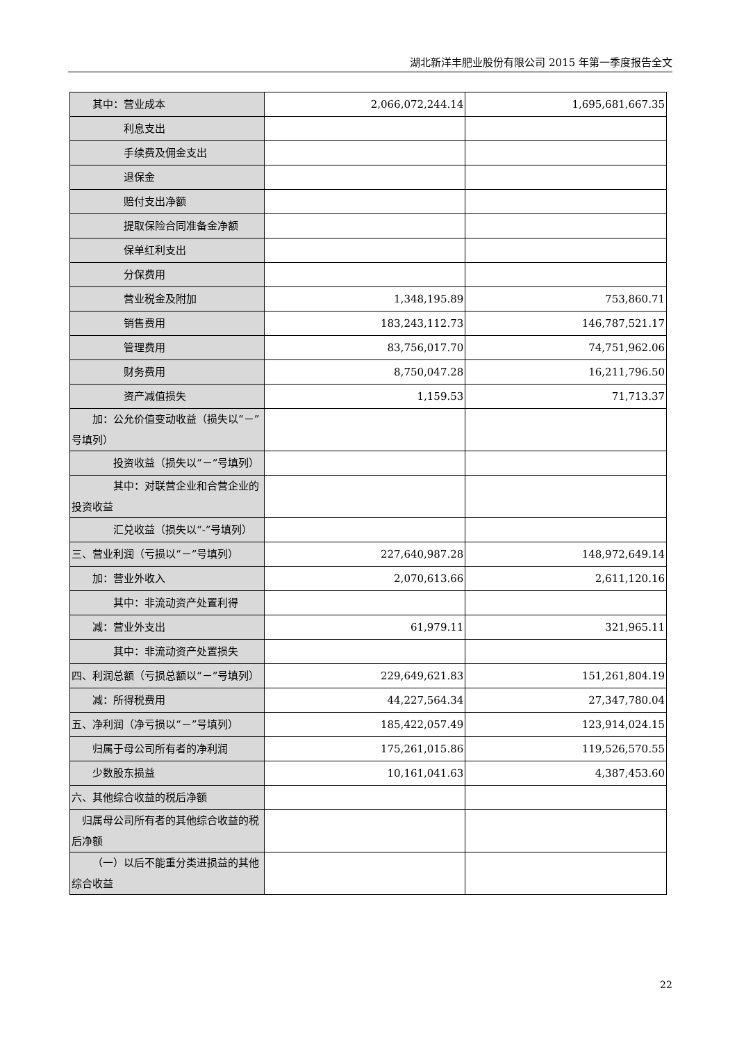湖北新洋丰肥业股份有限公司 2015 年第一季度报告全文
| 其中：营业成本 | 2,066,072,244.14 | 1,695,681,667.35 |
| 利息支出 | | |
| 手续费及佣金支出 | | |
| 退保金 | | |
| 赔付支出净额 | | |
| 提取保险合同准备金净额 | | |
| 保单红利支出 | | |
| 分保费用 | | |
| 营业税金及附加 | 1,348,195.89 | 753,860.71 |
| 销售费用 | 183,243,112.73 | 146,787,521.17 |
| 管理费用 | 83,756,017.70 | 74,751,962.06 |
| 财务费用 | 8,750,047.28 | 16,211,796.50 |
| 资产减值损失 | 1,159.53 | 71,713.37 |
| 加：公允价值变动收益（损失以“－”号填列） | | |
| 投资收益（损失以“－”号填列） | | |
| 其中：对联营企业和合营企业的投资收益 | | |
| 汇兑收益（损失以“-”号填列） | | |
| 三、营业利润（亏损以“－”号填列） | 227,640,987.28 | 148,972,649.14 |
| 加：营业外收入 | 2,070,613.66 | 2,611,120.16 |
| 其中：非流动资产处置利得 | | |
| 减：营业外支出 | 61,979.11 | 321,965.11 |
| 其中：非流动资产处置损失 | | |
| 四、利润总额（亏损总额以“－”号填列） | 229,649,621.83 | 151,261,804.19 |
| 减：所得税费用 | 44,227,564.34 | 27,347,780.04 |
| 五、净利润（净亏损以“－”号填列） | 185,422,057.49 | 123,914,024.15 |
| 归属于母公司所有者的净利润 | 175,261,015.86 | 119,526,570.55 |
| 少数股东损益 | 10,161,041.63 | 4,387,453.60 |
| 六、其他综合收益的税后净额 | | |
| 归属母公司所有者的其他综合收益的税后净额 | | |
| （一）以后不能重分类进损益的其他综合收益 | | |
22